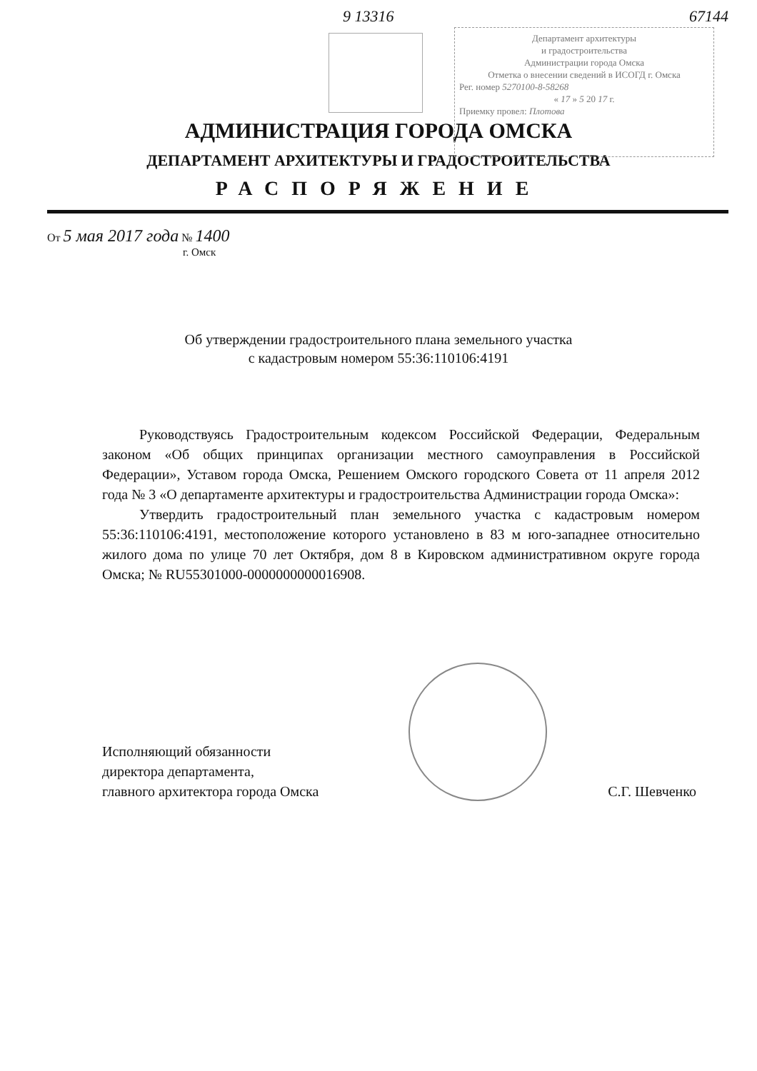9 13316 67144
Департамент архитектуры
и градостроительства
Администрации города Омска
Отметка о внесении сведений в ИСОГД г. Омска
Рег. номер 5270100-8-58268
« 17 » 5 20 17 г.
Приемку провел: Плотова
АДМИНИСТРАЦИЯ ГОРОДА ОМСКА
ДЕПАРТАМЕНТ АРХИТЕКТУРЫ И ГРАДОСТРОИТЕЛЬСТВА
РАСПОРЯЖЕНИЕ
От 5 мая 2017 года № 1400
г. Омск
Об утверждении градостроительного плана земельного участка
с кадастровым номером 55:36:110106:4191
Руководствуясь Градостроительным кодексом Российской Федерации, Федеральным законом «Об общих принципах организации местного самоуправления в Российской Федерации», Уставом города Омска, Решением Омского городского Совета от 11 апреля 2012 года № 3 «О департаменте архитектуры и градостроительства Администрации города Омска»:
Утвердить градостроительный план земельного участка с кадастровым номером 55:36:110106:4191, местоположение которого установлено в 83 м юго-западнее относительно жилого дома по улице 70 лет Октября, дом 8 в Кировском административном округе города Омска; № RU55301000-0000000000016908.
Исполняющий обязанности
директора департамента,
главного архитектора города Омска
С.Г. Шевченко